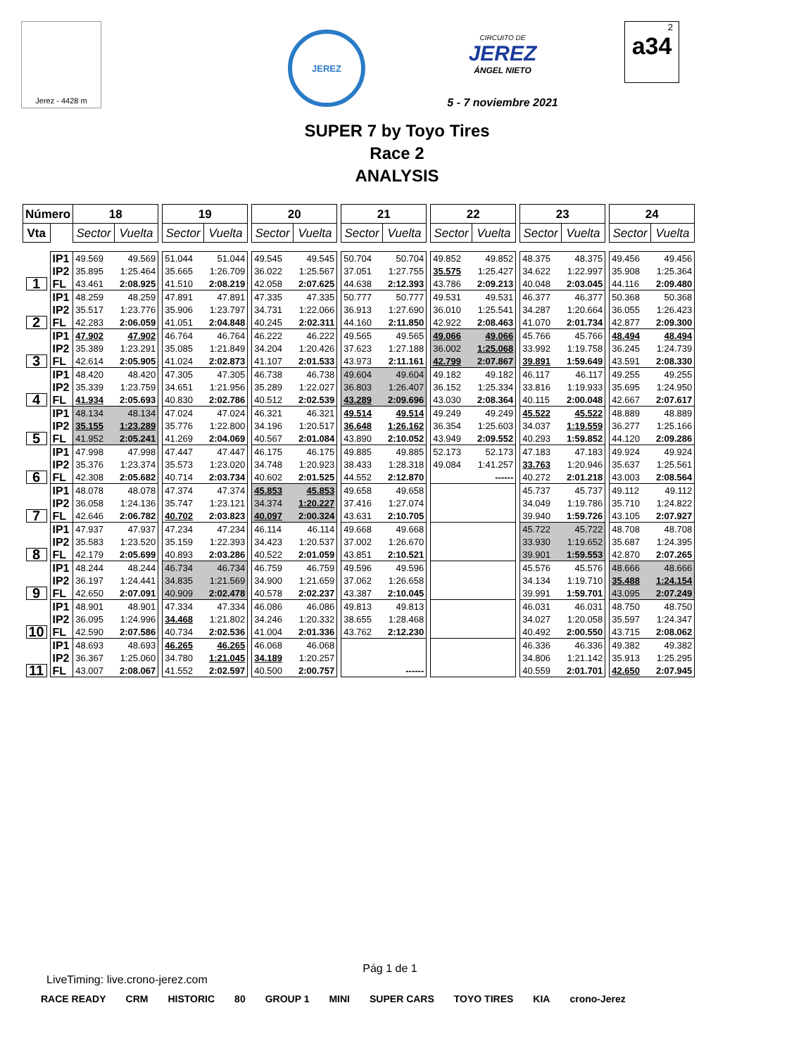Jerez - 4428 m
JEREZ
CIRCUITO DE
JEREZ
ÁNGEL NIETO
5 - 7 noviembre 2021
2
a34
SUPER 7 by Toyo Tires
Race 2
ANALYSIS
| Número | | 18 | | | 19 | | | 20 | | | 21 | | | 22 | | | 23 | | | 24 | |
| Vta | | Sector | Vuelta | | Sector | Vuelta | | Sector | Vuelta | | Sector | Vuelta | | Sector | Vuelta | | Sector | Vuelta | | Sector | Vuelta |
| 1 | IP1 | 49.569 | 49.569 | | 51.044 | 51.044 | | 49.545 | 49.545 | | 50.704 | 50.704 | | 49.852 | 49.852 | | 48.375 | 48.375 | | 49.456 | 49.456 |
| | IP2 | 35.895 | 1:25.464 | | 35.665 | 1:26.709 | | 36.022 | 1:25.567 | | 37.051 | 1:27.755 | | 35.575 | 1:25.427 | | 34.622 | 1:22.997 | | 35.908 | 1:25.364 |
| | FL | 43.461 | 2:08.925 | | 41.510 | 2:08.219 | | 42.058 | 2:07.625 | | 44.638 | 2:12.393 | | 43.786 | 2:09.213 | | 40.048 | 2:03.045 | | 44.116 | 2:09.480 |
| 2 | IP1 | 48.259 | 48.259 | | 47.891 | 47.891 | | 47.335 | 47.335 | | 50.777 | 50.777 | | 49.531 | 49.531 | | 46.377 | 46.377 | | 50.368 | 50.368 |
| | IP2 | 35.517 | 1:23.776 | | 35.906 | 1:23.797 | | 34.731 | 1:22.066 | | 36.913 | 1:27.690 | | 36.010 | 1:25.541 | | 34.287 | 1:20.664 | | 36.055 | 1:26.423 |
| | FL | 42.283 | 2:06.059 | | 41.051 | 2:04.848 | | 40.245 | 2:02.311 | | 44.160 | 2:11.850 | | 42.922 | 2:08.463 | | 41.070 | 2:01.734 | | 42.877 | 2:09.300 |
| 3 | IP1 | 47.902 | 47.902 | | 46.764 | 46.764 | | 46.222 | 46.222 | | 49.565 | 49.565 | | 49.066 | 49.066 | | 45.766 | 45.766 | | 48.494 | 48.494 |
| | IP2 | 35.389 | 1:23.291 | | 35.085 | 1:21.849 | | 34.204 | 1:20.426 | | 37.623 | 1:27.188 | | 36.002 | 1:25.068 | | 33.992 | 1:19.758 | | 36.245 | 1:24.739 |
| | FL | 42.614 | 2:05.905 | | 41.024 | 2:02.873 | | 41.107 | 2:01.533 | | 43.973 | 2:11.161 | | 42.799 | 2:07.867 | | 39.891 | 1:59.649 | | 43.591 | 2:08.330 |
| 4 | IP1 | 48.420 | 48.420 | | 47.305 | 47.305 | | 46.738 | 46.738 | | 49.604 | 49.604 | | 49.182 | 49.182 | | 46.117 | 46.117 | | 49.255 | 49.255 |
| | IP2 | 35.339 | 1:23.759 | | 34.651 | 1:21.956 | | 35.289 | 1:22.027 | | 36.803 | 1:26.407 | | 36.152 | 1:25.334 | | 33.816 | 1:19.933 | | 35.695 | 1:24.950 |
| | FL | 41.934 | 2:05.693 | | 40.830 | 2:02.786 | | 40.512 | 2:02.539 | | 43.289 | 2:09.696 | | 43.030 | 2:08.364 | | 40.115 | 2:00.048 | | 42.667 | 2:07.617 |
| 5 | IP1 | 48.134 | 48.134 | | 47.024 | 47.024 | | 46.321 | 46.321 | | 49.514 | 49.514 | | 49.249 | 49.249 | | 45.522 | 45.522 | | 48.889 | 48.889 |
| | IP2 | 35.155 | 1:23.289 | | 35.776 | 1:22.800 | | 34.196 | 1:20.517 | | 36.648 | 1:26.162 | | 36.354 | 1:25.603 | | 34.037 | 1:19.559 | | 36.277 | 1:25.166 |
| | FL | 41.952 | 2:05.241 | | 41.269 | 2:04.069 | | 40.567 | 2:01.084 | | 43.890 | 2:10.052 | | 43.949 | 2:09.552 | | 40.293 | 1:59.852 | | 44.120 | 2:09.286 |
| 6 | IP1 | 47.998 | 47.998 | | 47.447 | 47.447 | | 46.175 | 46.175 | | 49.885 | 49.885 | | 52.173 | 52.173 | | 47.183 | 47.183 | | 49.924 | 49.924 |
| | IP2 | 35.376 | 1:23.374 | | 35.573 | 1:23.020 | | 34.748 | 1:20.923 | | 38.433 | 1:28.318 | | 49.084 | 1:41.257 | | 33.763 | 1:20.946 | | 35.637 | 1:25.561 |
| | FL | 42.308 | 2:05.682 | | 40.714 | 2:03.734 | | 40.602 | 2:01.525 | | 44.552 | 2:12.870 | | | ------ | | 40.272 | 2:01.218 | | 43.003 | 2:08.564 |
| 7 | IP1 | 48.078 | 48.078 | | 47.374 | 47.374 | | 45.853 | 45.853 | | 49.658 | 49.658 | | | | | 45.737 | 45.737 | | 49.112 | 49.112 |
| | IP2 | 36.058 | 1:24.136 | | 35.747 | 1:23.121 | | 34.374 | 1:20.227 | | 37.416 | 1:27.074 | | | | | 34.049 | 1:19.786 | | 35.710 | 1:24.822 |
| | FL | 42.646 | 2:06.782 | | 40.702 | 2:03.823 | | 40.097 | 2:00.324 | | 43.631 | 2:10.705 | | | | | 39.940 | 1:59.726 | | 43.105 | 2:07.927 |
| 8 | IP1 | 47.937 | 47.937 | | 47.234 | 47.234 | | 46.114 | 46.114 | | 49.668 | 49.668 | | | | | 45.722 | 45.722 | | 48.708 | 48.708 |
| | IP2 | 35.583 | 1:23.520 | | 35.159 | 1:22.393 | | 34.423 | 1:20.537 | | 37.002 | 1:26.670 | | | | | 33.930 | 1:19.652 | | 35.687 | 1:24.395 |
| | FL | 42.179 | 2:05.699 | | 40.893 | 2:03.286 | | 40.522 | 2:01.059 | | 43.851 | 2:10.521 | | | | | 39.901 | 1:59.553 | | 42.870 | 2:07.265 |
| 9 | IP1 | 48.244 | 48.244 | | 46.734 | 46.734 | | 46.759 | 46.759 | | 49.596 | 49.596 | | | | | 45.576 | 45.576 | | 48.666 | 48.666 |
| | IP2 | 36.197 | 1:24.441 | | 34.835 | 1:21.569 | | 34.900 | 1:21.659 | | 37.062 | 1:26.658 | | | | | 34.134 | 1:19.710 | | 35.488 | 1:24.154 |
| | FL | 42.650 | 2:07.091 | | 40.909 | 2:02.478 | | 40.578 | 2:02.237 | | 43.387 | 2:10.045 | | | | | 39.991 | 1:59.701 | | 43.095 | 2:07.249 |
| 10 | IP1 | 48.901 | 48.901 | | 47.334 | 47.334 | | 46.086 | 46.086 | | 49.813 | 49.813 | | | | | 46.031 | 46.031 | | 48.750 | 48.750 |
| | IP2 | 36.095 | 1:24.996 | | 34.468 | 1:21.802 | | 34.246 | 1:20.332 | | 38.655 | 1:28.468 | | | | | 34.027 | 1:20.058 | | 35.597 | 1:24.347 |
| | FL | 42.590 | 2:07.586 | | 40.734 | 2:02.536 | | 41.004 | 2:01.336 | | 43.762 | 2:12.230 | | | | | 40.492 | 2:00.550 | | 43.715 | 2:08.062 |
| 11 | IP1 | 48.693 | 48.693 | | 46.265 | 46.265 | | 46.068 | 46.068 | | | | | | | | 46.336 | 46.336 | | 49.382 | 49.382 |
| | IP2 | 36.367 | 1:25.060 | | 34.780 | 1:21.045 | | 34.189 | 1:20.257 | | | | | | | | 34.806 | 1:21.142 | | 35.913 | 1:25.295 |
| | FL | 43.007 | 2:08.067 | | 41.552 | 2:02.597 | | 40.500 | 2:00.757 | | | ------ | | | | | 40.559 | 2:01.701 | | 42.650 | 2:07.945 |
Pág 1 de 1
LiveTiming: live.crono-jerez.com
RACE READY CRM HISTORIC 80 GROUP 1 MINI SUPER CARS TOYO TIRES KIA crono-Jerez